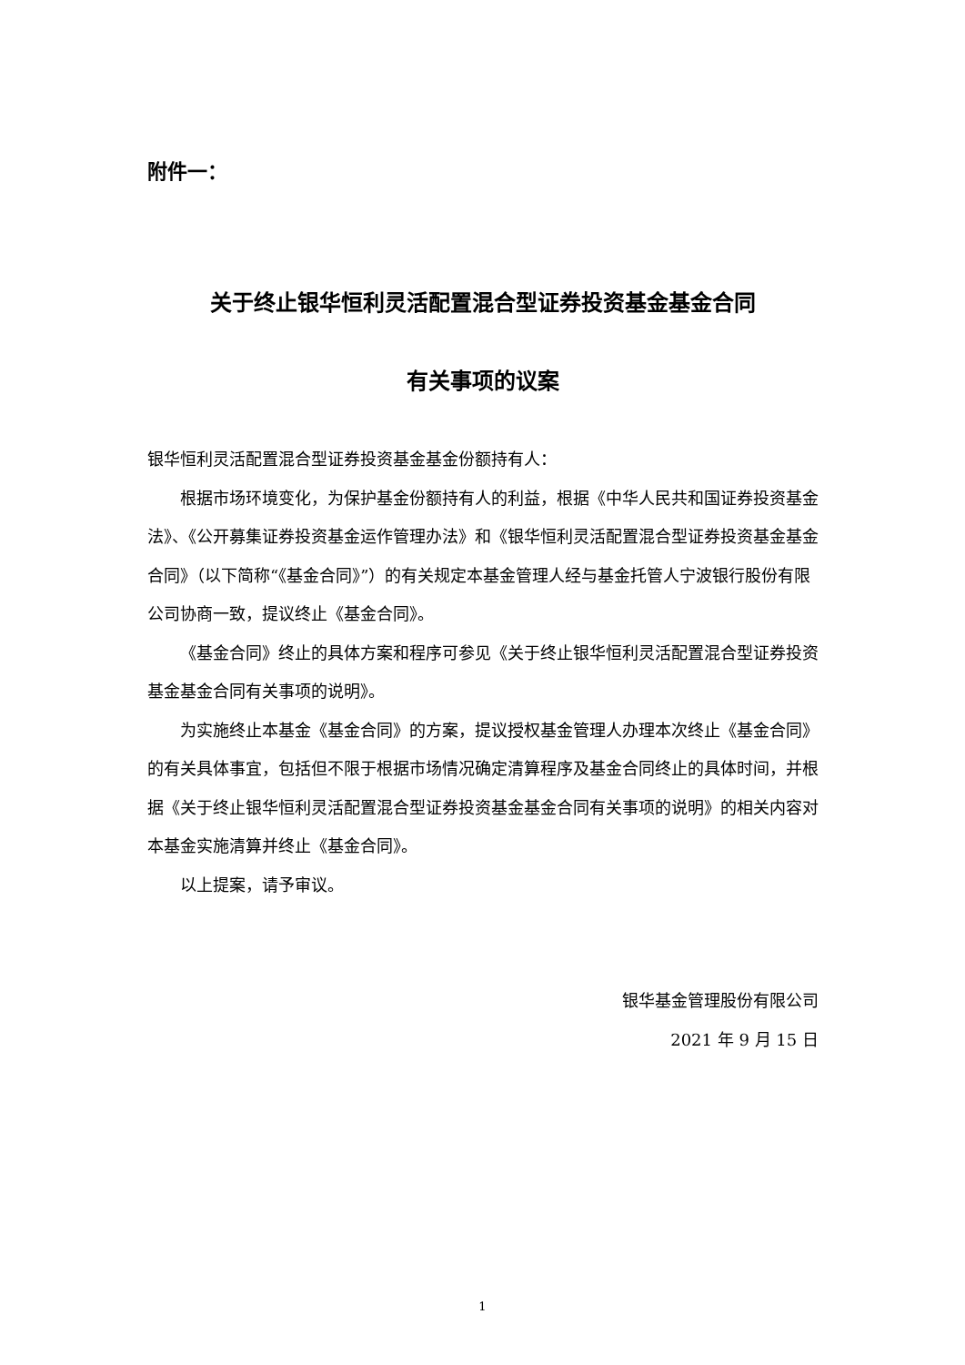附件一：
关于终止银华恒利灵活配置混合型证券投资基金基金合同
有关事项的议案
银华恒利灵活配置混合型证券投资基金基金份额持有人：
根据市场环境变化，为保护基金份额持有人的利益，根据《中华人民共和国证券投资基金法》、《公开募集证券投资基金运作管理办法》和《银华恒利灵活配置混合型证券投资基金基金合同》（以下简称“《基金合同》”）的有关规定本基金管理人经与基金托管人宁波银行股份有限公司协商一致，提议终止《基金合同》。
《基金合同》终止的具体方案和程序可参见《关于终止银华恒利灵活配置混合型证券投资基金基金合同有关事项的说明》。
为实施终止本基金《基金合同》的方案，提议授权基金管理人办理本次终止《基金合同》的有关具体事宜，包括但不限于根据市场情况确定清算程序及基金合同终止的具体时间，并根据《关于终止银华恒利灵活配置混合型证券投资基金基金合同有关事项的说明》的相关内容对本基金实施清算并终止《基金合同》。
以上提案，请予审议。
银华基金管理股份有限公司
2021 年 9 月 15 日
1